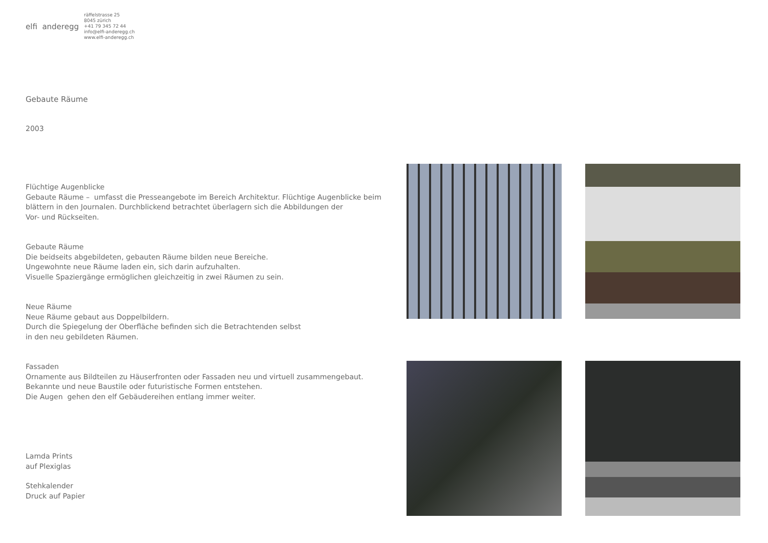elfi anderegg
räffelstrasse 25
8045 zürich
+41 79 345 72 44
info@elfi-anderegg.ch
www.elfi-anderegg.ch
Gebaute Räume
2003
Flüchtige Augenblicke
Gebaute Räume – umfasst die Presseangebote im Bereich Architektur. Flüchtige Augenblicke beim blättern in den Journalen. Durchblickend betrachtet überlagern sich die Abbildungen der
Vor- und Rückseiten.
Gebaute Räume
Die beidseits abgebildeten, gebauten Räume bilden neue Bereiche.
Ungewohnte neue Räume laden ein, sich darin aufzuhalten.
Visuelle Spaziergänge ermöglichen gleichzeitig in zwei Räumen zu sein.
Neue Räume
Neue Räume gebaut aus Doppelbildern.
Durch die Spiegelung der Oberfläche befinden sich die Betrachtenden selbst
in den neu gebildeten Räumen.
Fassaden
Ornamente aus Bildteilen zu Häuserfronten oder Fassaden neu und virtuell zusammengebaut.
Bekannte und neue Baustile oder futuristische Formen entstehen.
Die Augen gehen den elf Gebäudereihen entlang immer weiter.
Lamda Prints
auf Plexiglas
Stehkalender
Druck auf Papier